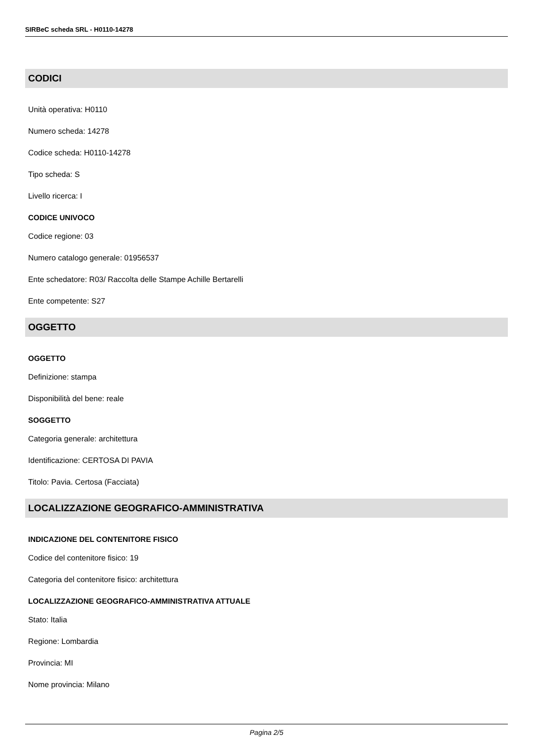SIRBeC scheda SRL - H0110-14278
CODICI
Unità operativa: H0110
Numero scheda: 14278
Codice scheda: H0110-14278
Tipo scheda: S
Livello ricerca: I
CODICE UNIVOCO
Codice regione: 03
Numero catalogo generale: 01956537
Ente schedatore: R03/ Raccolta delle Stampe Achille Bertarelli
Ente competente: S27
OGGETTO
OGGETTO
Definizione: stampa
Disponibilità del bene: reale
SOGGETTO
Categoria generale: architettura
Identificazione: CERTOSA DI PAVIA
Titolo: Pavia. Certosa (Facciata)
LOCALIZZAZIONE GEOGRAFICO-AMMINISTRATIVA
INDICAZIONE DEL CONTENITORE FISICO
Codice del contenitore fisico: 19
Categoria del contenitore fisico: architettura
LOCALIZZAZIONE GEOGRAFICO-AMMINISTRATIVA ATTUALE
Stato: Italia
Regione: Lombardia
Provincia: MI
Nome provincia: Milano
Pagina 2/5